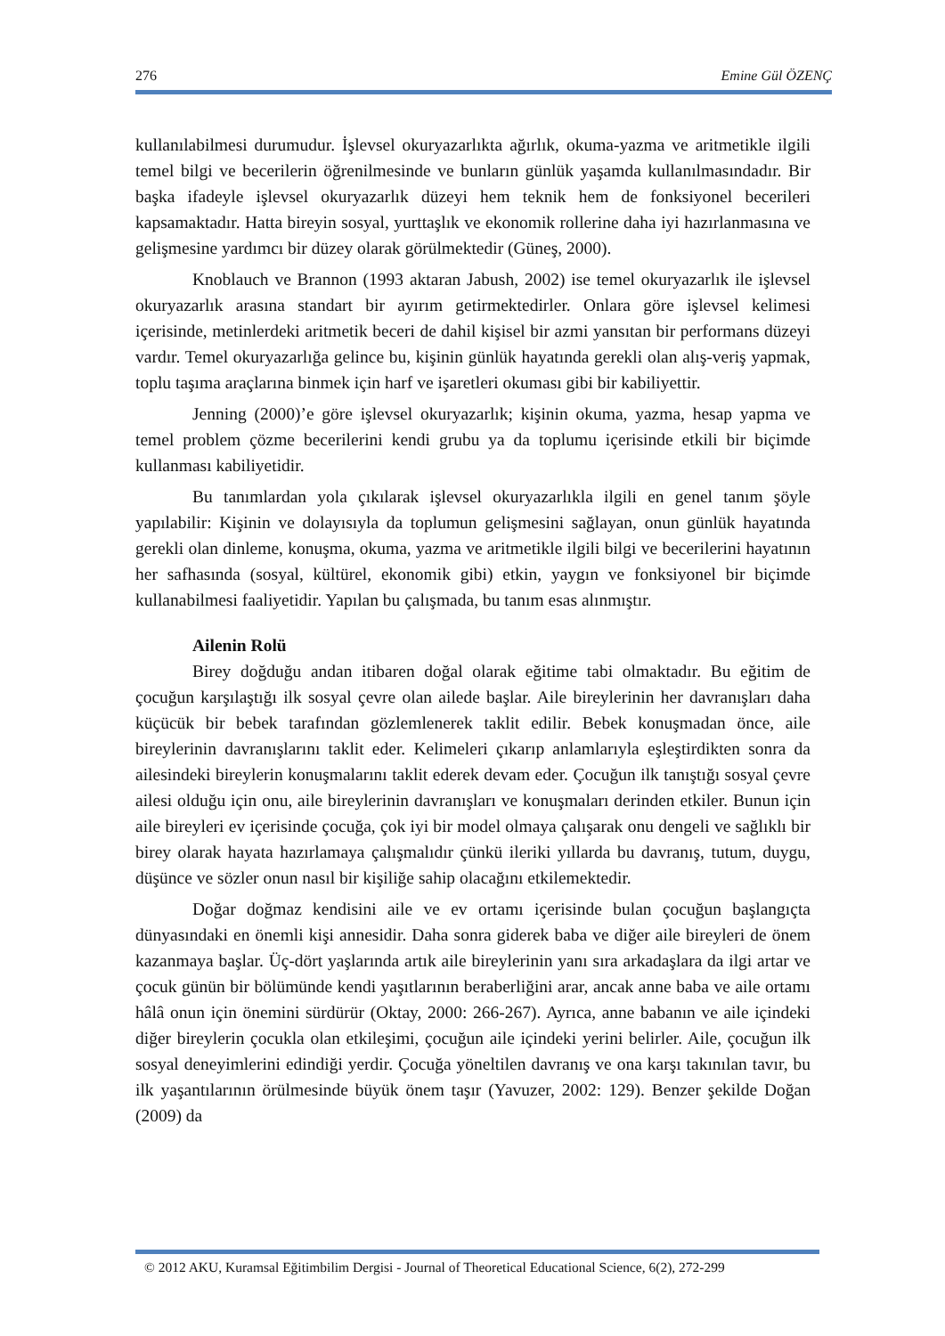276 Emine Gül ÖZENÇ
kullanılabilmesi durumudur. İşlevsel okuryazarlıkta ağırlık, okuma-yazma ve aritmetikle ilgili temel bilgi ve becerilerin öğrenilmesinde ve bunların günlük yaşamda kullanılmasındadır. Bir başka ifadeyle işlevsel okuryazarlık düzeyi hem teknik hem de fonksiyonel becerileri kapsamaktadır. Hatta bireyin sosyal, yurttaşlık ve ekonomik rollerine daha iyi hazırlanmasına ve gelişmesine yardımcı bir düzey olarak görülmektedir (Güneş, 2000).
Knoblauch ve Brannon (1993 aktaran Jabush, 2002) ise temel okuryazarlık ile işlevsel okuryazarlık arasına standart bir ayırım getirmektedirler. Onlara göre işlevsel kelimesi içerisinde, metinlerdeki aritmetik beceri de dahil kişisel bir azmi yansıtan bir performans düzeyi vardır. Temel okuryazarlığa gelince bu, kişinin günlük hayatında gerekli olan alış-veriş yapmak, toplu taşıma araçlarına binmek için harf ve işaretleri okuması gibi bir kabiliyettir.
Jenning (2000)’e göre işlevsel okuryazarlık; kişinin okuma, yazma, hesap yapma ve temel problem çözme becerilerini kendi grubu ya da toplumu içerisinde etkili bir biçimde kullanması kabiliyetidir.
Bu tanımlardan yola çıkılarak işlevsel okuryazarlıkla ilgili en genel tanım şöyle yapılabilir: Kişinin ve dolayısıyla da toplumun gelişmesini sağlayan, onun günlük hayatında gerekli olan dinleme, konuşma, okuma, yazma ve aritmetikle ilgili bilgi ve becerilerini hayatının her safhasında (sosyal, kültürel, ekonomik gibi) etkin, yaygın ve fonksiyonel bir biçimde kullanabilmesi faaliyetidir. Yapılan bu çalışmada, bu tanım esas alınmıştır.
Ailenin Rolü
Birey doğduğu andan itibaren doğal olarak eğitime tabi olmaktadır. Bu eğitim de çocuğun karşılaştığı ilk sosyal çevre olan ailede başlar. Aile bireylerinin her davranışları daha küçücük bir bebek tarafından gözlemlenerek taklit edilir. Bebek konuşmadan önce, aile bireylerinin davranışlarını taklit eder. Kelimeleri çıkarıp anlamlarıyla eşleştirdikten sonra da ailesindeki bireylerin konuşmalarını taklit ederek devam eder. Çocuğun ilk tanıştığı sosyal çevre ailesi olduğu için onu, aile bireylerinin davranışları ve konuşmaları derinden etkiler. Bunun için aile bireyleri ev içerisinde çocuğa, çok iyi bir model olmaya çalışarak onu dengeli ve sağlıklı bir birey olarak hayata hazırlamaya çalışmalıdır çünkü ileriki yıllarda bu davranış, tutum, duygu, düşünce ve sözler onun nasıl bir kişiliğe sahip olacağını etkilemektedir.
Doğar doğmaz kendisini aile ve ev ortamı içerisinde bulan çocuğun başlangıçta dünyasındaki en önemli kişi annesidir. Daha sonra giderek baba ve diğer aile bireyleri de önem kazanmaya başlar. Üç-dört yaşlarında artık aile bireylerinin yanı sıra arkadaşlara da ilgi artar ve çocuk günün bir bölümünde kendi yaşıtlarının beraberliğini arar, ancak anne baba ve aile ortamı hâlâ onun için önemini sürdürür (Oktay, 2000: 266-267). Ayrıca, anne babanın ve aile içindeki diğer bireylerin çocukla olan etkileşimi, çocuğun aile içindeki yerini belirler. Aile, çocuğun ilk sosyal deneyimlerini edindiği yerdir. Çocuğa yöneltilen davranış ve ona karşı takınılan tavır, bu ilk yaşantılarının örülmesinde büyük önem taşır (Yavuzer, 2002: 129). Benzer şekilde Doğan (2009) da
© 2012 AKU, Kuramsal Eğitimbilim Dergisi - Journal of Theoretical Educational Science, 6(2), 272-299